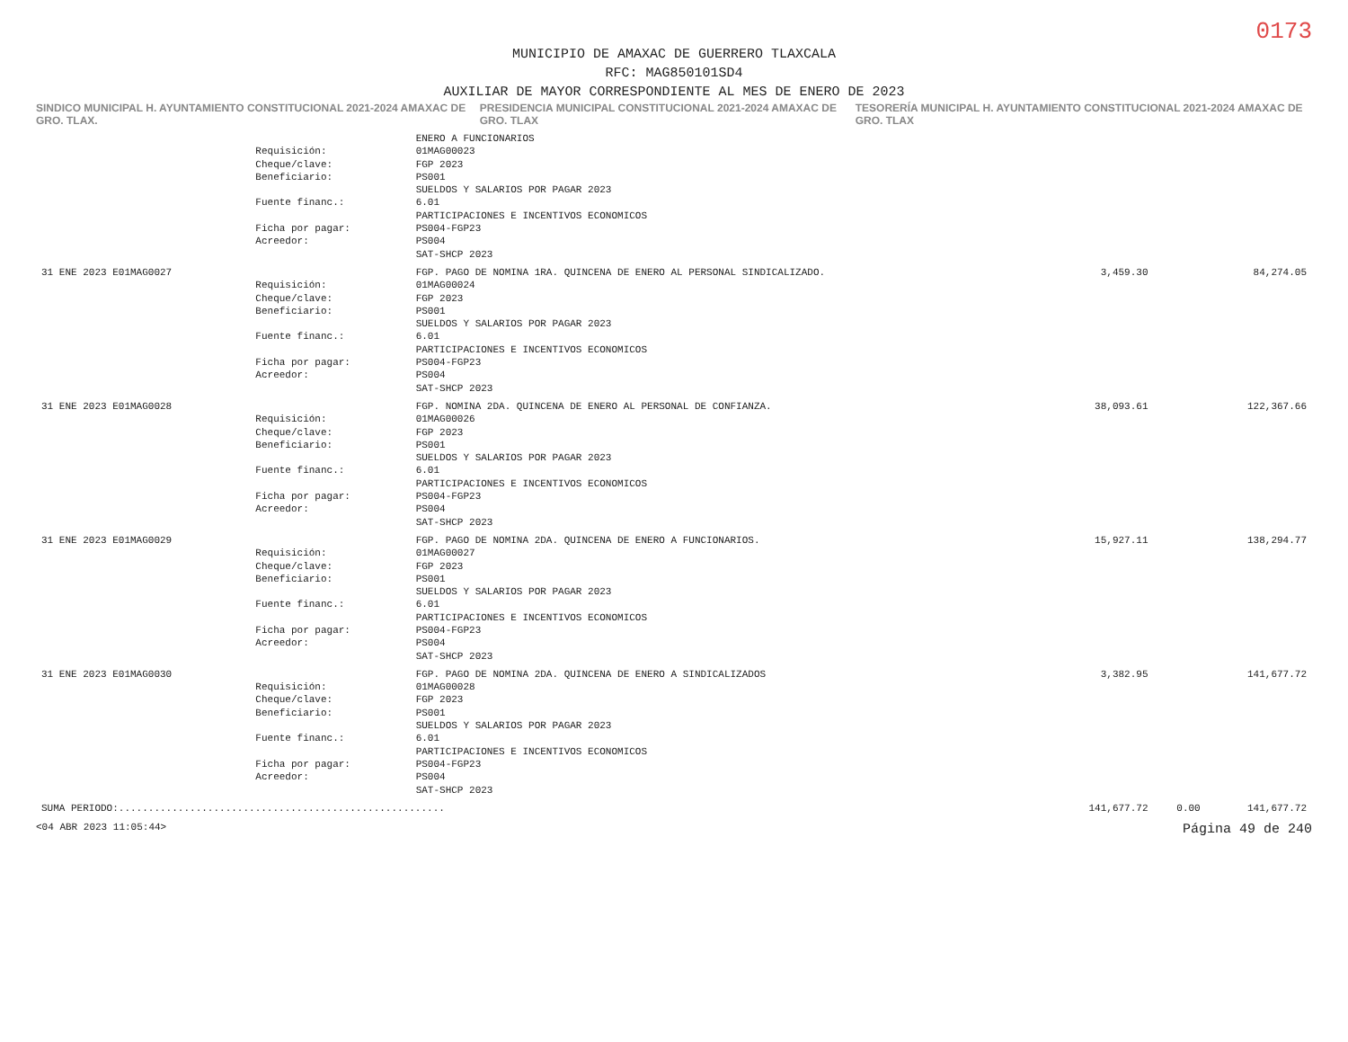0173
MUNICIPIO DE AMAXAC DE GUERRERO TLAXCALA
RFC: MAG850101SD4
AUXILIAR DE MAYOR CORRESPONDIENTE AL MES DE ENERO DE 2023
SINDICO MUNICIPAL H. AYUNTAMIENTO CONSTITUCIONAL 2021-2024 AMAXAC DE GRO. TLAX.
PRESIDENCIA MUNICIPAL CONSTITUCIONAL 2021-2024 AMAXAC DE GRO. TLAX
TESORERÍA MUNICIPAL H. AYUNTAMIENTO CONSTITUCIONAL 2021-2024 AMAXAC DE GRO. TLAX
| | | ENERO A FUNCIONARIOS | | | |
| | Requisición: | 01MAG00023 | | | |
| | Cheque/clave: | FGP 2023 | | | |
| | Beneficiario: | PS001 SUELDOS Y SALARIOS POR PAGAR 2023 | | | |
| | Fuente financ.: | 6.01 PARTICIPACIONES E INCENTIVOS ECONOMICOS | | | |
| | Ficha por pagar: | PS004-FGP23 | | | |
| | Acreedor: | PS004 SAT-SHCP 2023 | | | |
| 31 ENE 2023 E01MAG0027 | | FGP. PAGO DE NOMINA 1RA. QUINCENA DE ENERO AL PERSONAL SINDICALIZADO. | 3,459.30 | | 84,274.05 |
| | Requisición: | 01MAG00024 | | | |
| | Cheque/clave: | FGP 2023 | | | |
| | Beneficiario: | PS001 SUELDOS Y SALARIOS POR PAGAR 2023 | | | |
| | Fuente financ.: | 6.01 PARTICIPACIONES E INCENTIVOS ECONOMICOS | | | |
| | Ficha por pagar: | PS004-FGP23 | | | |
| | Acreedor: | PS004 SAT-SHCP 2023 | | | |
| 31 ENE 2023 E01MAG0028 | | FGP. NOMINA 2DA. QUINCENA DE ENERO AL PERSONAL DE CONFIANZA. | 38,093.61 | | 122,367.66 |
| | Requisición: | 01MAG00026 | | | |
| | Cheque/clave: | FGP 2023 | | | |
| | Beneficiario: | PS001 SUELDOS Y SALARIOS POR PAGAR 2023 | | | |
| | Fuente financ.: | 6.01 PARTICIPACIONES E INCENTIVOS ECONOMICOS | | | |
| | Ficha por pagar: | PS004-FGP23 | | | |
| | Acreedor: | PS004 SAT-SHCP 2023 | | | |
| 31 ENE 2023 E01MAG0029 | | FGP. PAGO DE NOMINA 2DA. QUINCENA DE ENERO A FUNCIONARIOS. | 15,927.11 | | 138,294.77 |
| | Requisición: | 01MAG00027 | | | |
| | Cheque/clave: | FGP 2023 | | | |
| | Beneficiario: | PS001 SUELDOS Y SALARIOS POR PAGAR 2023 | | | |
| | Fuente financ.: | 6.01 PARTICIPACIONES E INCENTIVOS ECONOMICOS | | | |
| | Ficha por pagar: | PS004-FGP23 | | | |
| | Acreedor: | PS004 SAT-SHCP 2023 | | | |
| 31 ENE 2023 E01MAG0030 | | FGP. PAGO DE NOMINA 2DA. QUINCENA DE ENERO A SINDICALIZADOS | 3,382.95 | | 141,677.72 |
| | Requisición: | 01MAG00028 | | | |
| | Cheque/clave: | FGP 2023 | | | |
| | Beneficiario: | PS001 SUELDOS Y SALARIOS POR PAGAR 2023 | | | |
| | Fuente financ.: | 6.01 PARTICIPACIONES E INCENTIVOS ECONOMICOS | | | |
| | Ficha por pagar: | PS004-FGP23 | | | |
| | Acreedor: | PS004 SAT-SHCP 2023 | | | |
| SUMA PERIODO:....................................................... | | | 141,677.72 | 0.00 | 141,677.72 |
<04 ABR 2023 11:05:44> Página 49 de 240